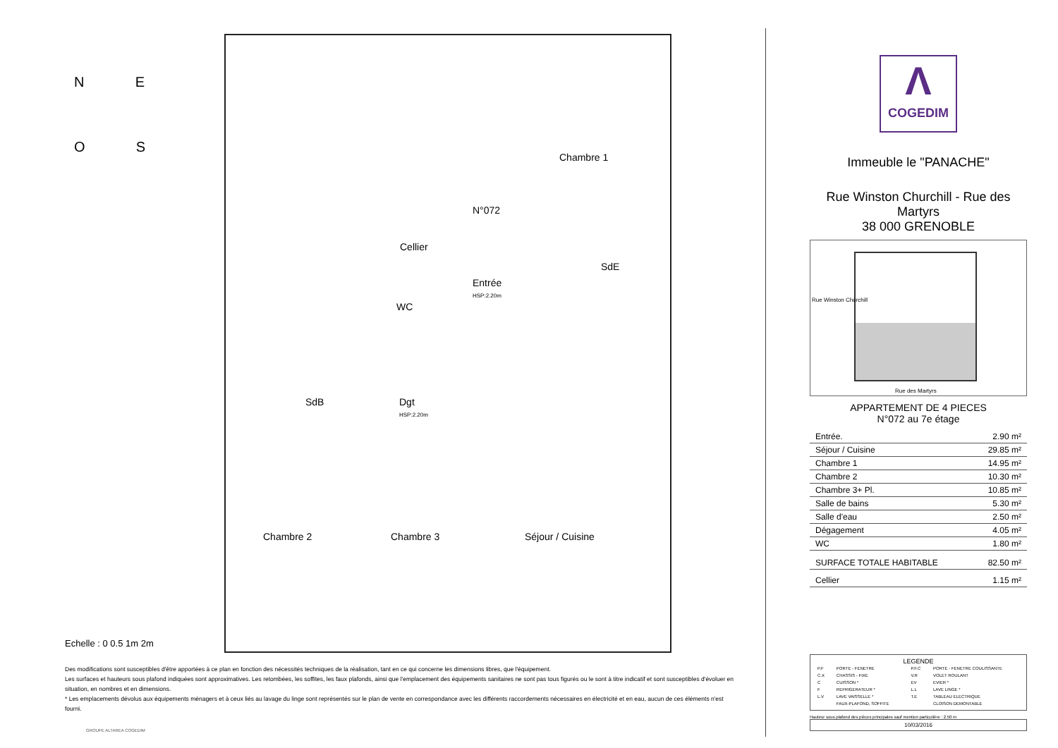N E
O S
Chambre 1
N°072
Cellier
Entrée
HSP:2.20m
SdE
WC
SdB Dgt
HSP:2.20m
Chambre 2 Chambre 3 Séjour / Cuisine
Echelle : 0 0.5 1m 2m
Des modifications sont susceptibles d'être apportées à ce plan en fonction des nécessités techniques de la réalisation, tant en ce qui concerne les dimensions libres, que l'équipement.
Les surfaces et hauteurs sous plafond indiquées sont approximatives. Les retombées, les soffites, les faux plafonds, ainsi que l'emplacement des équipements sanitaires ne sont pas tous figurés ou le sont à titre indicatif et sont susceptibles d'évoluer en situation, en nombres et en dimensions.
* Les emplacements dévolus aux équipements ménagers et à ceux liés au lavage du linge sont représentés sur le plan de vente en correspondance avec les différents raccordements nécessaires en électricité et en eau, aucun de ces éléments n'est fourni.
GROUPE ALTAREA COGEDIM
Λ
COGEDIM
Immeuble le "PANACHE"
Rue Winston Churchill - Rue des Martyrs
38 000 GRENOBLE
Rue des Martyrs
Rue Winston Churchill
APPARTEMENT DE 4 PIECES
N°072 au 7e étage
| Entrée. | 2.90 m² |
| Séjour / Cuisine | 29.85 m² |
| Chambre 1 | 14.95 m² |
| Chambre 2 | 10.30 m² |
| Chambre 3+ Pl. | 10.85 m² |
| Salle de bains | 5.30 m² |
| Salle d'eau | 2.50 m² |
| Dégagement | 4.05 m² |
| WC | 1.80 m² |
| SURFACE TOTALE HABITABLE | 82.50 m² |
| Cellier | 1.15 m² |
LEGENDE
| P.F | PORTE - FENETRE | P.F.C | PORTE - FENETRE COULISSANTE |
| C.X | CHASSIS - FIXE | V.R | VOLET ROULANT |
| C | CUISSON * | EV | EVIER * |
| F | REFRIGERATEUR * | L.L | LAVE LINGE * |
| L.V | LAVE VAISSELLE * | T.E | TABLEAU ELECTRIQUE |
| | FAUX-PLAFOND, SOFFITE | | CLOISON DEMONTABLE |
Hauteur sous plafond des pièces principales sauf mention particulière : 2.50 m
10/03/2016